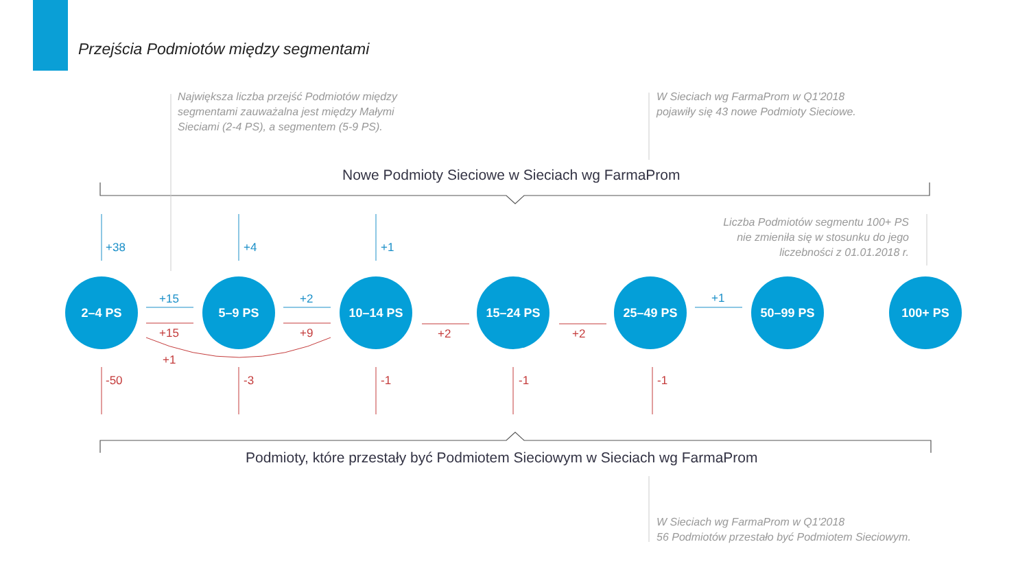Przejścia Podmiotów między segmentami
Największa liczba przejść Podmiotów między
segmentami zauważalna jest między Małymi
Sieciami (2-4 PS), a segmentem (5-9 PS).
W Sieciach wg FarmaProm w Q1'2018
pojawiły się 43 nowe Podmioty Sieciowe.
Liczba Podmiotów segmentu 100+ PS
nie zmieniła się w stosunku do jego
liczebności z 01.01.2018 r.
W Sieciach wg FarmaProm w Q1'2018
56 Podmiotów przestało być Podmiotem Sieciowym.
Nowe Podmioty Sieciowe w Sieciach wg FarmaProm
Podmioty, które przestały być Podmiotem Sieciowym w Sieciach wg FarmaProm
2–4 PS 5–9 PS 10–14 PS 15–24 PS 25–49 PS 50–99 PS 100+ PS
+38 +4 +1
+15 +2 +1
+15 +9 +2 +2
+1
-50 -3 -1 -1 -1